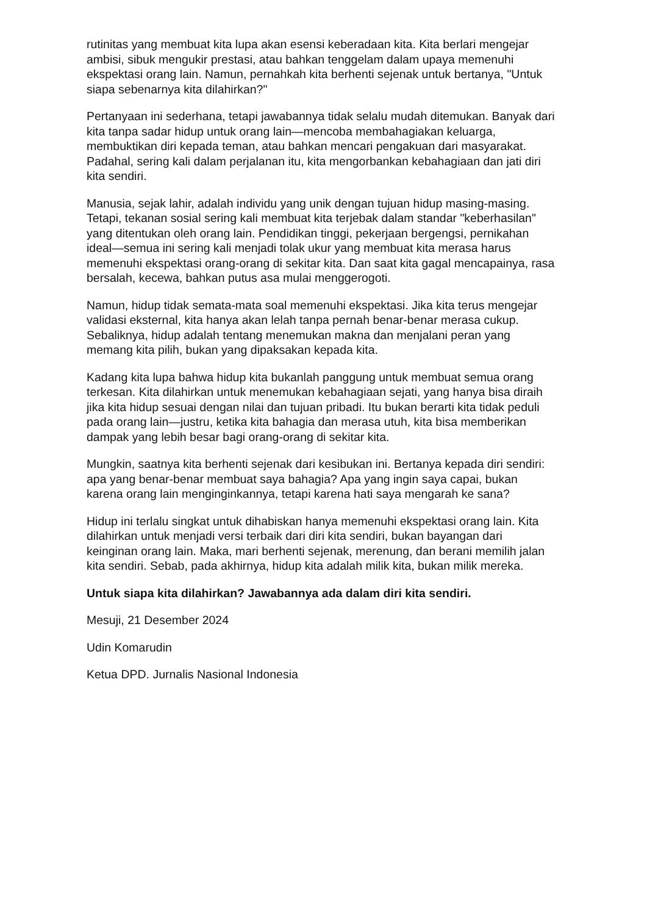rutinitas yang membuat kita lupa akan esensi keberadaan kita. Kita berlari mengejar ambisi, sibuk mengukir prestasi, atau bahkan tenggelam dalam upaya memenuhi ekspektasi orang lain. Namun, pernahkah kita berhenti sejenak untuk bertanya, "Untuk siapa sebenarnya kita dilahirkan?"
Pertanyaan ini sederhana, tetapi jawabannya tidak selalu mudah ditemukan. Banyak dari kita tanpa sadar hidup untuk orang lain—mencoba membahagiakan keluarga, membuktikan diri kepada teman, atau bahkan mencari pengakuan dari masyarakat. Padahal, sering kali dalam perjalanan itu, kita mengorbankan kebahagiaan dan jati diri kita sendiri.
Manusia, sejak lahir, adalah individu yang unik dengan tujuan hidup masing-masing. Tetapi, tekanan sosial sering kali membuat kita terjebak dalam standar "keberhasilan" yang ditentukan oleh orang lain. Pendidikan tinggi, pekerjaan bergengsi, pernikahan ideal—semua ini sering kali menjadi tolak ukur yang membuat kita merasa harus memenuhi ekspektasi orang-orang di sekitar kita. Dan saat kita gagal mencapainya, rasa bersalah, kecewa, bahkan putus asa mulai menggerogoti.
Namun, hidup tidak semata-mata soal memenuhi ekspektasi. Jika kita terus mengejar validasi eksternal, kita hanya akan lelah tanpa pernah benar-benar merasa cukup. Sebaliknya, hidup adalah tentang menemukan makna dan menjalani peran yang memang kita pilih, bukan yang dipaksakan kepada kita.
Kadang kita lupa bahwa hidup kita bukanlah panggung untuk membuat semua orang terkesan. Kita dilahirkan untuk menemukan kebahagiaan sejati, yang hanya bisa diraih jika kita hidup sesuai dengan nilai dan tujuan pribadi. Itu bukan berarti kita tidak peduli pada orang lain—justru, ketika kita bahagia dan merasa utuh, kita bisa memberikan dampak yang lebih besar bagi orang-orang di sekitar kita.
Mungkin, saatnya kita berhenti sejenak dari kesibukan ini. Bertanya kepada diri sendiri: apa yang benar-benar membuat saya bahagia? Apa yang ingin saya capai, bukan karena orang lain menginginkannya, tetapi karena hati saya mengarah ke sana?
Hidup ini terlalu singkat untuk dihabiskan hanya memenuhi ekspektasi orang lain. Kita dilahirkan untuk menjadi versi terbaik dari diri kita sendiri, bukan bayangan dari keinginan orang lain. Maka, mari berhenti sejenak, merenung, dan berani memilih jalan kita sendiri. Sebab, pada akhirnya, hidup kita adalah milik kita, bukan milik mereka.
Untuk siapa kita dilahirkan? Jawabannya ada dalam diri kita sendiri.
Mesuji, 21 Desember 2024
Udin Komarudin
Ketua DPD. Jurnalis Nasional Indonesia